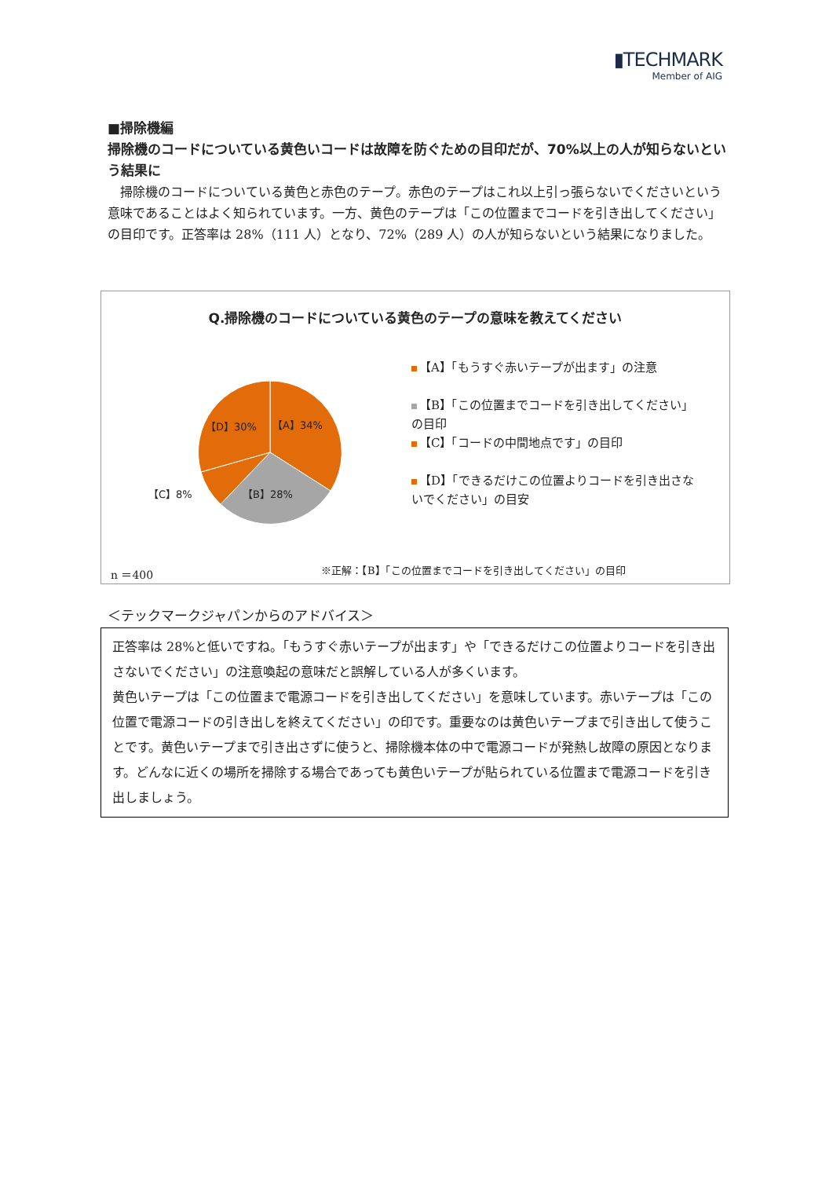▮TECHMARK
Member of AIG
■掃除機編
掃除機のコードについている黄色いコードは故障を防ぐための目印だが、70%以上の人が知らないという結果に
　掃除機のコードについている黄色と赤色のテープ。赤色のテープはこれ以上引っ張らないでくださいという意味であることはよく知られています。一方、黄色のテープは「この位置までコードを引き出してください」の目印です。正答率は 28%（111 人）となり、72%（289 人）の人が知らないという結果になりました。
Q.掃除機のコードについている黄色のテープの意味を教えてください
【D】30% 【A】34%
【C】8% 【B】28%
【A】「もうすぐ赤いテープが出ます」の注意
【B】「この位置までコードを引き出してください」の目印
【C】「コードの中間地点です」の目印
【D】「できるだけこの位置よりコードを引き出さないでください」の目安
n ＝400 ※正解：【B】「この位置までコードを引き出してください」の目印
＜テックマークジャパンからのアドバイス＞
正答率は 28%と低いですね。「もうすぐ赤いテープが出ます」や「できるだけこの位置よりコードを引き出さないでください」の注意喚起の意味だと誤解している人が多くいます。
黄色いテープは「この位置まで電源コードを引き出してください」を意味しています。赤いテープは「この位置で電源コードの引き出しを終えてください」の印です。重要なのは黄色いテープまで引き出して使うことです。黄色いテープまで引き出さずに使うと、掃除機本体の中で電源コードが発熱し故障の原因となります。どんなに近くの場所を掃除する場合であっても黄色いテープが貼られている位置まで電源コードを引き出しましょう。